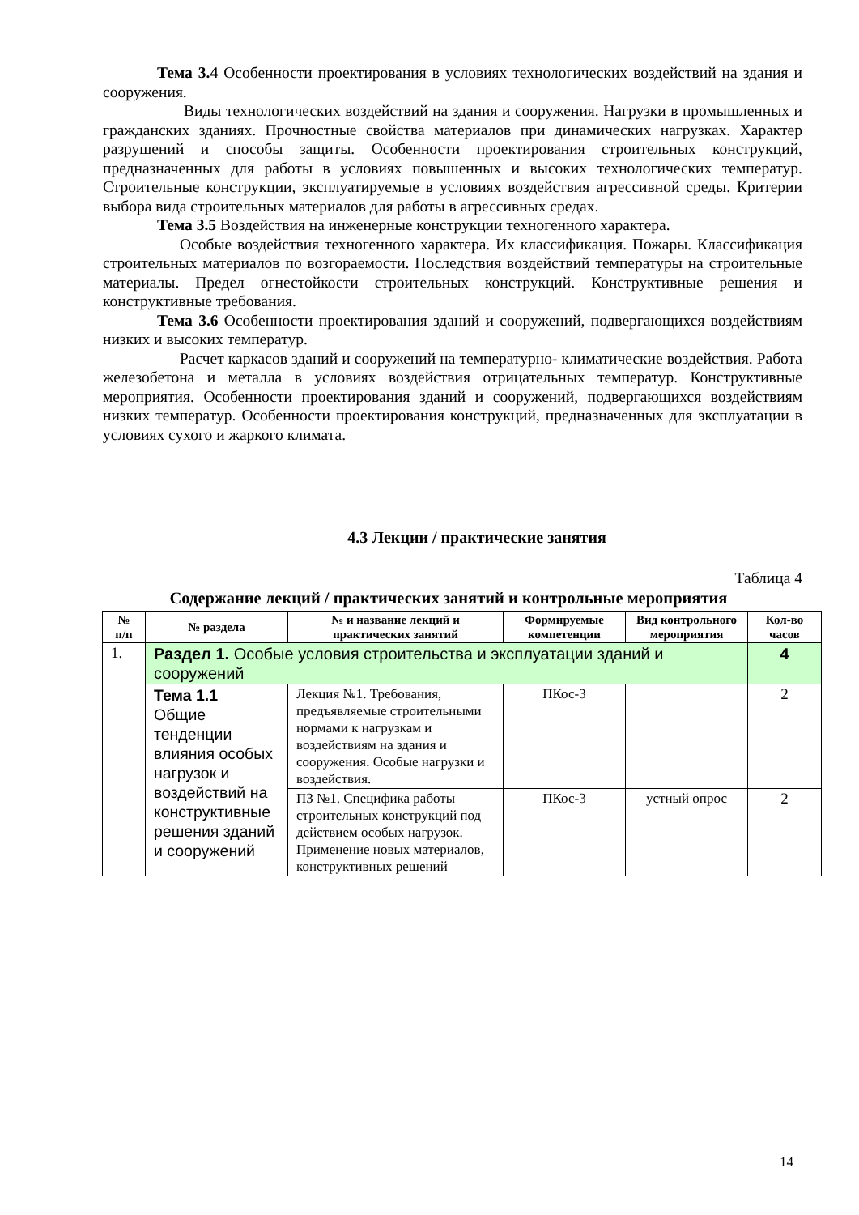Тема 3.4 Особенности проектирования в условиях технологических воздействий на здания и сооружения.
Виды технологических воздействий на здания и сооружения. Нагрузки в промышленных и гражданских зданиях. Прочностные свойства материалов при динамических нагрузках. Характер разрушений и способы защиты. Особенности проектирования строительных конструкций, предназначенных для работы в условиях повышенных и высоких технологических температур. Строительные конструкции, эксплуатируемые в условиях воздействия агрессивной среды. Критерии выбора вида строительных материалов для работы в агрессивных средах.
Тема 3.5 Воздействия на инженерные конструкции техногенного характера.
Особые воздействия техногенного характера. Их классификация. Пожары. Классификация строительных материалов по возгораемости. Последствия воздействий температуры на строительные материалы. Предел огнестойкости строительных конструкций. Конструктивные решения и конструктивные требования.
Тема 3.6 Особенности проектирования зданий и сооружений, подвергающихся воздействиям низких и высоких температур.
Расчет каркасов зданий и сооружений на температурно- климатические воздействия. Работа железобетона и металла в условиях воздействия отрицательных температур. Конструктивные мероприятия. Особенности проектирования зданий и сооружений, подвергающихся воздействиям низких температур. Особенности проектирования конструкций, предназначенных для эксплуатации в условиях сухого и жаркого климата.
4.3 Лекции / практические занятия
Таблица 4
Содержание лекций / практических занятий и контрольные мероприятия
| № п/п | № раздела | № и название лекций и практических занятий | Формируемые компетенции | Вид контрольного мероприятия | Кол-во часов |
| --- | --- | --- | --- | --- | --- |
| 1. | Раздел 1. Особые условия строительства и эксплуатации зданий и сооружений | | | | 4 |
| | Тема 1.1 Общие тенденции влияния особых нагрузок и воздействий на конструктивные решения зданий и сооружений | Лекция №1. Требования, предъявляемые строительными нормами к нагрузкам и воздействиям на здания и сооружения. Особые нагрузки и воздействия. | ПКос-3 | | 2 |
| | | ПЗ №1. Специфика работы строительных конструкций под действием особых нагрузок. Применение новых материалов, конструктивных решений | ПКос-3 | устный опрос | 2 |
14